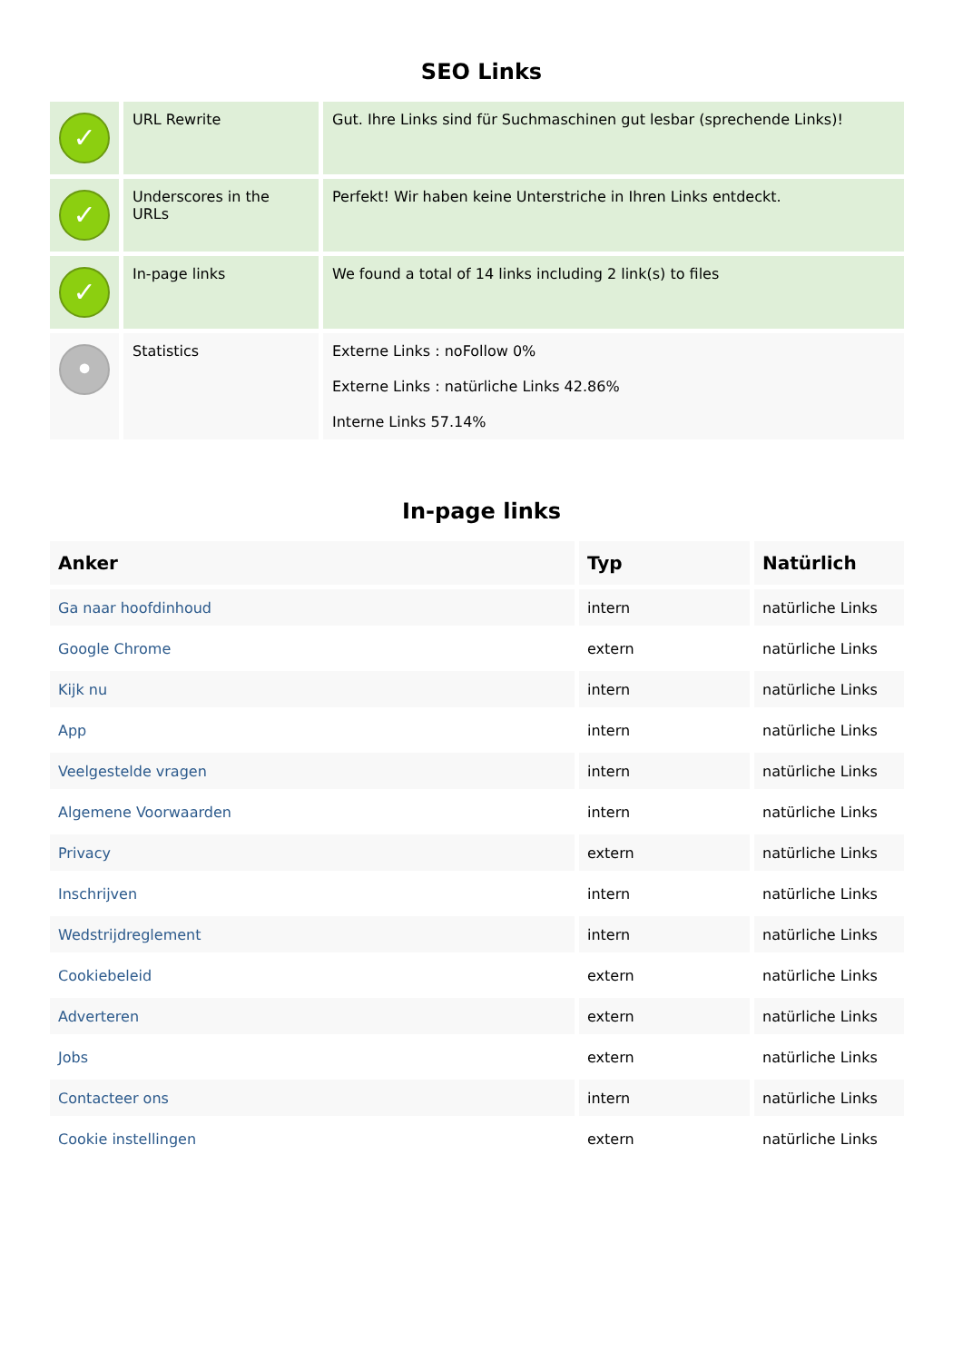SEO Links
| ✓ | URL Rewrite | Gut. Ihre Links sind für Suchmaschinen gut lesbar (sprechende Links)! |
| ✓ | Underscores in the URLs | Perfekt! Wir haben keine Unterstriche in Ihren Links entdeckt. |
| ✓ | In-page links | We found a total of 14 links including 2 link(s) to files |
| • | Statistics | Externe Links : noFollow 0% Externe Links : natürliche Links 42.86% Interne Links 57.14% |
In-page links
| Anker | Typ | Natürlich |
| --- | --- | --- |
| Ga naar hoofdinhoud | intern | natürliche Links |
| Google Chrome | extern | natürliche Links |
| Kijk nu | intern | natürliche Links |
| App | intern | natürliche Links |
| Veelgestelde vragen | intern | natürliche Links |
| Algemene Voorwaarden | intern | natürliche Links |
| Privacy | extern | natürliche Links |
| Inschrijven | intern | natürliche Links |
| Wedstrijdreglement | intern | natürliche Links |
| Cookiebeleid | extern | natürliche Links |
| Adverteren | extern | natürliche Links |
| Jobs | extern | natürliche Links |
| Contacteer ons | intern | natürliche Links |
| Cookie instellingen | extern | natürliche Links |